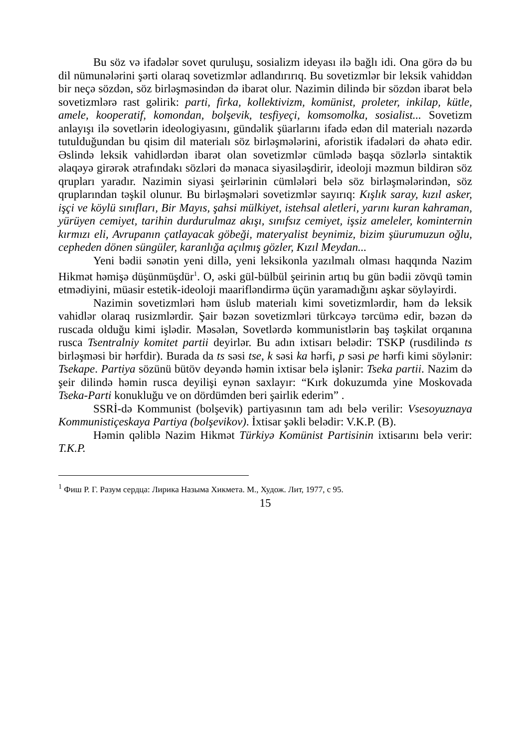Bu söz və ifadələr sovet quruluşu, sosializm ideyası ilə bağlı idi. Ona görə də bu dil nümunələrini şərti olaraq sovetizmlər adlandırırıq. Bu sovetizmlər bir leksik vahiddən bir neçə sözdən, söz birləşməsindən də ibarət olur. Nazimin dilində bir sözdən ibarət belə sovetizmlərə rast gəlirik: parti, firka, kollektivizm, komünist, proleter, inkilap, kütle, amele, kooperatif, komondan, bolşevik, tesfiyeçi, komsomolka, sosialist... Sovetizm anlayışı ilə sovetlərin ideologiyasını, gündəlik şüarlarını ifadə edən dil materialı nəzərdə tutulduğundan bu qisim dil materialı söz birləşmələrini, aforistik ifadələri də əhatə edir. Əslində leksik vahidlərdən ibarət olan sovetizmlər cümlədə başqa sözlərlə sintaktik əlaqəyə girərək ətrafındakı sözləri də mənaca siyasiləşdirir, ideoloji məzmun bildirən söz qrupları yaradır. Nazimin siyasi şeirlərinin cümlələri belə söz birləşmələrindən, söz qruplarından təşkil olunur. Bu birləşmələri sovetizmlər sayırıq: Kışlık saray, kızıl asker, işçi ve köylü sınıfları, Bir Mayıs, şahsi mülkiyet, istehsal aletleri, yarını kuran kahraman, yürüyen cemiyet, tarihin durdurulmaz akışı, sınıfsız cemiyet, işsiz ameleler, kominternin kırmızı eli, Avrupanın çatlayacak göbeği, materyalist beynimiz, bizim şüurumuzun oğlu, cepheden dönen süngüler, karanlığa açılmış gözler, Kızıl Meydan...
Yeni bədii sənətin yeni dillə, yeni leksikonla yazılmalı olması haqqında Nazim Hikmət həmişə düşünmüşdür<sup>1</sup>. O, əski gül-bülbül şeirinin artıq bu gün bədii zövqü təmin etmədiyini, müasir estetik-ideoloji maarifləndirmə üçün yaramadığını aşkar söyləyirdi.
Nazimin sovetizmləri həm üslub materialı kimi sovetizmlərdir, həm də leksik vahidlər olaraq rusizmlərdir. Şair bəzən sovetizmləri türkcəyə tərcümə edir, bəzən də ruscada olduğu kimi işlədir. Məsələn, Sovetlərdə kommunistlərin baş təşkilat orqanına rusca Tsentralniy komitet partii deyirlər. Bu adın ixtisarı belədir: TSKP (rusdilində ts birləşməsi bir hərfdir). Burada da ts səsi tse, k səsi ka hərfi, p səsi pe hərfi kimi söylənir: Tsekape. Partiya sözünü bütöv deyəndə həmin ixtisar belə işlənir: Tseka partii. Nazim də şeir dilində həmin rusca deyilişi eynən saxlayır: “Kırk dokuzumda yine Moskovada Tseka-Parti konukluğu ve on dördümden beri şairlik ederim” .
SSRİ-də Kommunist (bolşevik) partiyasının tam adı belə verilir: Vsesoyuznaya Kommunistiçeskaya Partiya (bolşevikov). İxtisar şəkli belədir: V.K.P. (B).
Həmin qəliblə Nazim Hikmət Türkiyə Komünist Partisinin ixtisarını belə verir: T.K.P.
<sup>1</sup> Фиш Р. Г. Разум сердца: Лирика Назыма Хикмета. М., Худож. Лит, 1977, с 95.
15